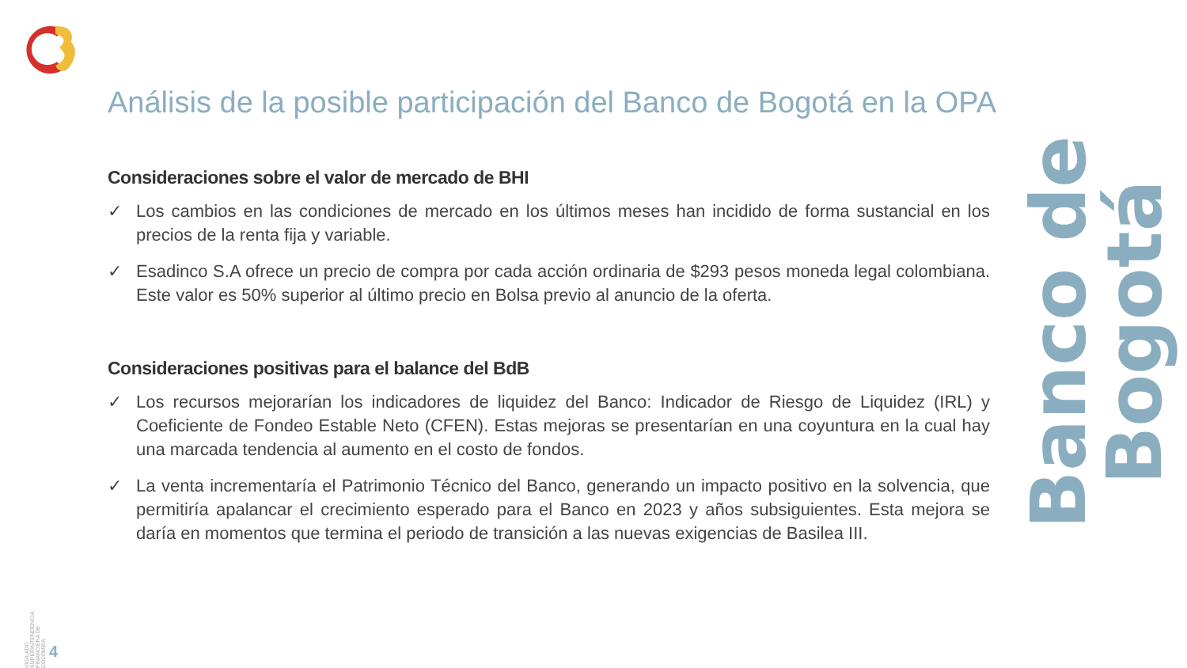Análisis de la posible participación del Banco de Bogotá en la OPA
Consideraciones sobre el valor de mercado de BHI
✓ Los cambios en las condiciones de mercado en los últimos meses han incidido de forma sustancial en los precios de la renta fija y variable.
✓ Esadinco S.A ofrece un precio de compra por cada acción ordinaria de $293 pesos moneda legal colombiana. Este valor es 50% superior al último precio en Bolsa previo al anuncio de la oferta.
Consideraciones positivas para el balance del BdB
✓ Los recursos mejorarían los indicadores de liquidez del Banco: Indicador de Riesgo de Liquidez (IRL) y Coeficiente de Fondeo Estable Neto (CFEN). Estas mejoras se presentarían en una coyuntura en la cual hay una marcada tendencia al aumento en el costo de fondos.
✓ La venta incrementaría el Patrimonio Técnico del Banco, generando un impacto positivo en la solvencia, que permitiría apalancar el crecimiento esperado para el Banco en 2023 y años subsiguientes. Esta mejora se daría en momentos que termina el periodo de transición a las nuevas exigencias de Basilea III.
Banco de Bogotá
VIGILADO SUPERINTENDENCIA FINANCIERA DE COLOMBIA
4